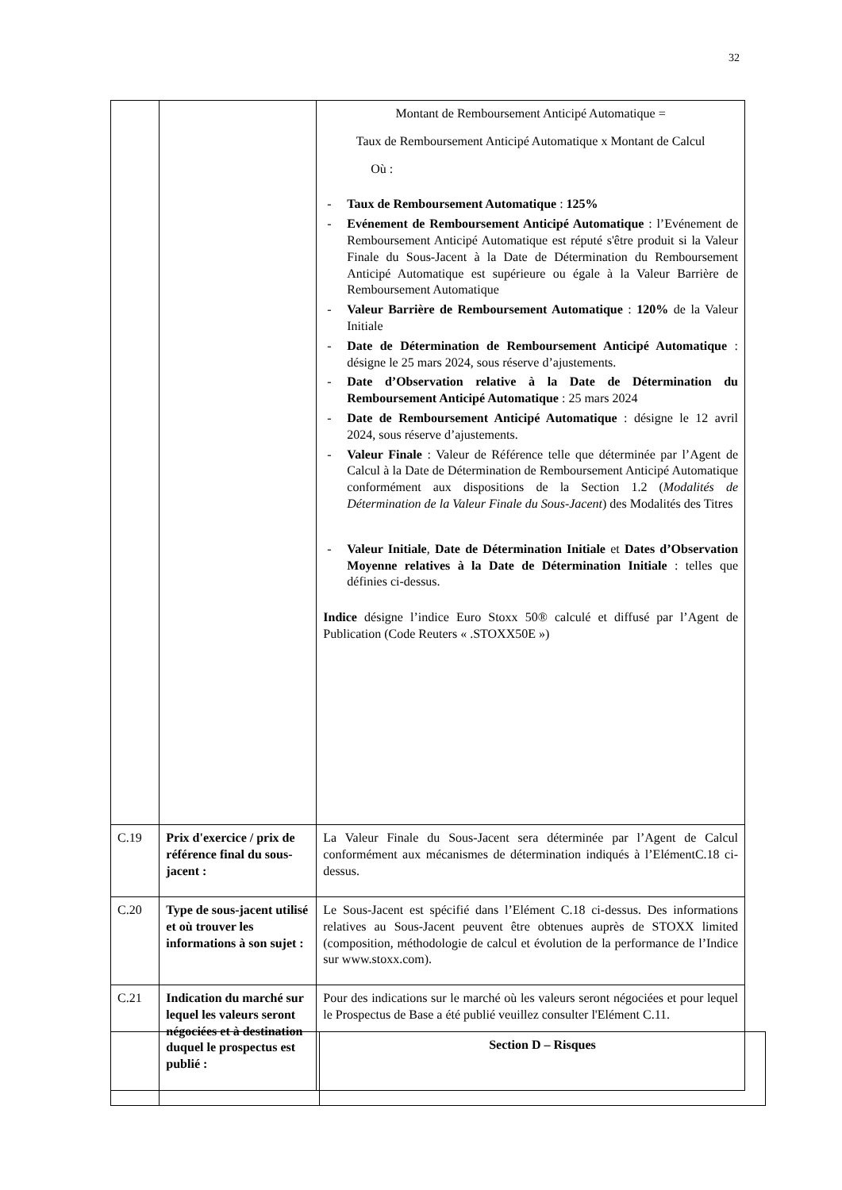32
| | | Montant de Remboursement Anticipé Automatique = Taux de Remboursement Anticipé Automatique x Montant de Calcul Où : - Taux de Remboursement Automatique : 125% - Evénement de Remboursement Anticipé Automatique : l’Evénement de Remboursement Anticipé Automatique est réputé s'être produit si la Valeur Finale du Sous-Jacent à la Date de Détermination du Remboursement Anticipé Automatique est supérieure ou égale à la Valeur Barrière de Remboursement Automatique - Valeur Barrière de Remboursement Automatique : 120% de la Valeur Initiale - Date de Détermination de Remboursement Anticipé Automatique : désigne le 25 mars 2024, sous réserve d’ajustements. - Date d’Observation relative à la Date de Détermination du Remboursement Anticipé Automatique : 25 mars 2024 - Date de Remboursement Anticipé Automatique : désigne le 12 avril 2024, sous réserve d’ajustements. - Valeur Finale : Valeur de Référence telle que déterminée par l’Agent de Calcul à la Date de Détermination de Remboursement Anticipé Automatique conformément aux dispositions de la Section 1.2 ( Modalités de Détermination de la Valeur Finale du Sous-Jacent ) des Modalités des Titres - Valeur Initiale , Date de Détermination Initiale et Dates d’Observation Moyenne relatives à la Date de Détermination Initiale : telles que définies ci-dessus. Indice désigne l’indice Euro Stoxx 50® calculé et diffusé par l’Agent de Publication (Code Reuters « .STOXX50E ») |
| C.19 | Prix d'exercice / prix de référence final du sous-jacent : | La Valeur Finale du Sous-Jacent sera déterminée par l’Agent de Calcul conformément aux mécanismes de détermination indiqués à l’ElémentC.18 ci-dessus. |
| C.20 | Type de sous-jacent utilisé et où trouver les informations à son sujet : | Le Sous-Jacent est spécifié dans l’Elément C.18 ci-dessus. Des informations relatives au Sous-Jacent peuvent être obtenues auprès de STOXX limited (composition, méthodologie de calcul et évolution de la performance de l’Indice sur www.stoxx.com). |
| C.21 | Indication du marché sur lequel les valeurs seront négociées et à destination duquel le prospectus est publié : | Pour des indications sur le marché où les valeurs seront négociées et pour lequel le Prospectus de Base a été publié veuillez consulter l'Elément C.11. |
| | | Section D – Risques |